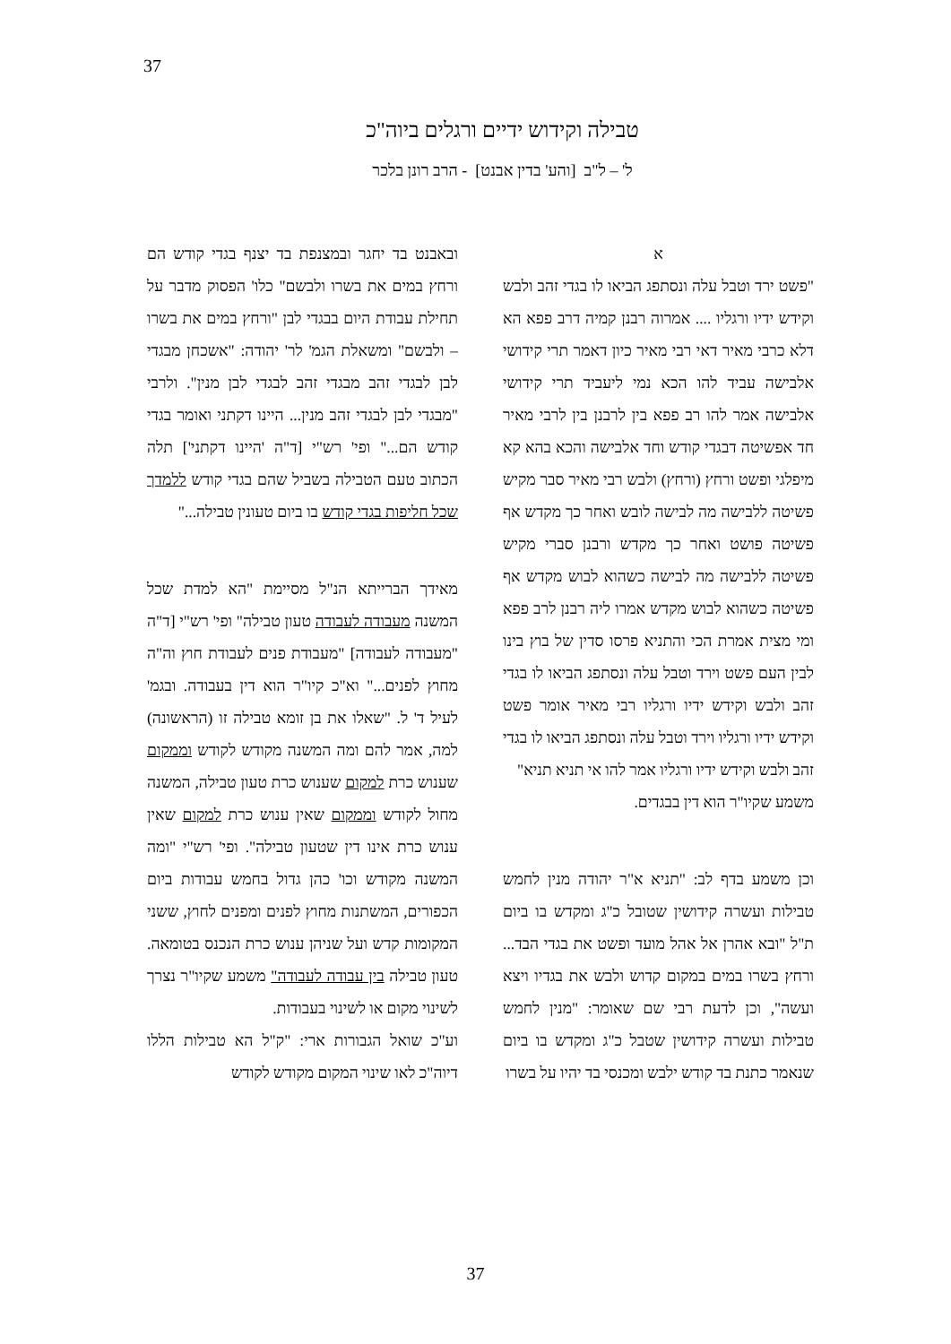37
טבילה וקידוש ידיים ורגלים ביוה"כ
ל' – ל"ב [והע' בדין אבנט] - הרב רונן בלכר
א
"פשט ירד וטבל עלה ונסתפג הביאו לו בגדי זהב ולבש וקידש ידיו ורגליו .... אמרוה רבנן קמיה דרב פפא הא דלא כרבי מאיר דאי רבי מאיר כיון דאמר תרי קידושי אלבישה עביד להו הכא נמי ליעביד תרי קידושי אלבישה אמר להו רב פפא בין לרבנן בין לרבי מאיר חד אפשיטה דבגדי קודש וחד אלבישה והכא בהא קא מיפלגי ופשט ורחץ (ורחץ) ולבש רבי מאיר סבר מקיש פשיטה ללבישה מה לבישה לובש ואחר כך מקדש אף פשיטה פושט ואחר כך מקדש ורבנן סברי מקיש פשיטה ללבישה מה לבישה כשהוא לבוש מקדש אף פשיטה כשהוא לבוש מקדש אמרו ליה רבנן לרב פפא ומי מצית אמרת הכי והתניא פרסו סדין של בוץ בינו לבין העם פשט וירד וטבל עלה ונסתפג הביאו לו בגדי זהב ולבש וקידש ידיו ורגליו רבי מאיר אומר פשט וקידש ידיו ורגליו וירד וטבל עלה ונסתפג הביאו לו בגדי זהב ולבש וקידש ידיו ורגליו אמר להו אי תניא תניא"
משמע שקיו"ר הוא דין בבגדים.
וכן משמע בדף לב: "תניא א"ר יהודה מנין לחמש טבילות ועשרה קידושין שטובל כ"ג ומקדש בו ביום ת"ל "ובא אהרן אל אהל מועד ופשט את בגדי הבד... ורחץ בשרו במים במקום קדוש ולבש את בגדיו ויצא ועשה", וכן לדעת רבי שם שאומר: "מנין לחמש טבילות ועשרה קידושין שטבל כ"ג ומקדש בו ביום שנאמר כתנת בד קודש ילבש ומכנסי בד יהיו על בשרו
ובאבנט בד יחגר ובמצנפת בד יצנף בגדי קודש הם ורחץ במים את בשרו ולבשם" כלו' הפסוק מדבר על תחילת עבודת היום בבגדי לבן "ורחץ במים את בשרו – ולבשם" ומשאלת הגמ' לר' יהודה: "אשכחן מבגדי לבן לבגדי זהב מבגדי זהב לבגדי לבן מנין". ולרבי "מבגדי לבן לבגדי זהב מנין... היינו דקתני ואומר בגדי קודש הם..." ופי' רש"י [ד"ה 'היינו דקתני'] תלה הכתוב טעם הטבילה בשביל שהם בגדי קודש ללמדך שכל חליפות בגדי קודש בו ביום טעונין טבילה..."
מאידך הברייתא הנ"ל מסיימת "הא למדת שכל המשנה מעבודה לעבודה טעון טבילה" ופי' רש"י [ד"ה "מעבודה לעבודה] "מעבודת פנים לעבודת חוץ וה"ה מחוץ לפנים..." וא"כ קיו"ר הוא דין בעבודה. ובגמ' לעיל ד' ל. "שאלו את בן זומא טבילה זו (הראשונה) למה, אמר להם ומה המשנה מקודש לקודש וממקום שענוש כרת למקום שענוש כרת טעון טבילה, המשנה מחול לקודש וממקום שאין ענוש כרת למקום שאין ענוש כרת אינו דין שטעון טבילה". ופי' רש"י "ומה המשנה מקודש וכו' כהן גדול בחמש עבודות ביום הכפורים, המשתנות מחוץ לפנים ומפנים לחוץ, ששני המקומות קדש ועל שניהן ענוש כרת הנכנס בטומאה. טעון טבילה בין עבודה לעבודה" משמע שקיו"ר נצרך לשינוי מקום או לשינוי בעבודות.
וע"כ שואל הגבורות ארי: "ק"ל הא טבילות הללו דיוה"כ לאו שינוי המקום מקודש לקודש
37